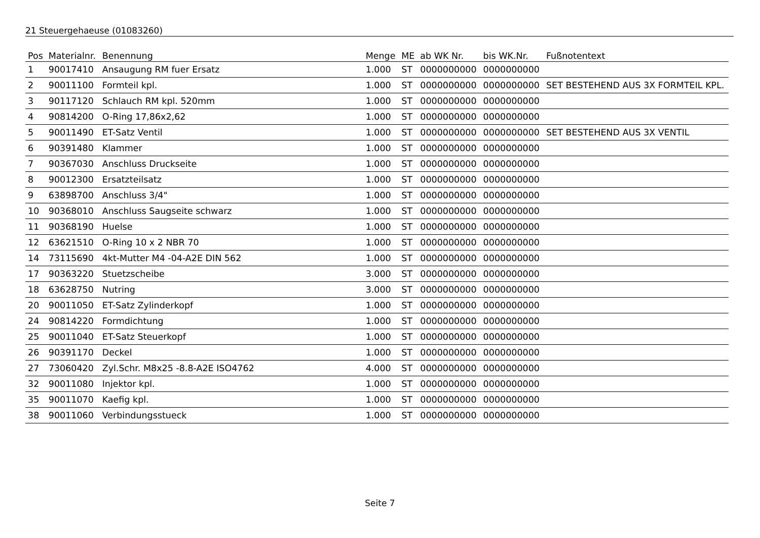21 Steuergehaeuse (01083260)
| Pos | Materialnr. | Benennung | Menge | ME | ab WK Nr. | bis WK.Nr. | Fußnotentext |
| --- | --- | --- | --- | --- | --- | --- | --- |
| 1 | 90017410 | Ansaugung RM fuer Ersatz | 1.000 | ST | 0000000000 | 0000000000 | |
| 2 | 90011100 | Formteil kpl. | 1.000 | ST | 0000000000 | 0000000000 | SET BESTEHEND AUS 3X FORMTEIL KPL. |
| 3 | 90117120 | Schlauch RM kpl. 520mm | 1.000 | ST | 0000000000 | 0000000000 | |
| 4 | 90814200 | O-Ring 17,86x2,62 | 1.000 | ST | 0000000000 | 0000000000 | |
| 5 | 90011490 | ET-Satz Ventil | 1.000 | ST | 0000000000 | 0000000000 | SET BESTEHEND AUS 3X VENTIL |
| 6 | 90391480 | Klammer | 1.000 | ST | 0000000000 | 0000000000 | |
| 7 | 90367030 | Anschluss Druckseite | 1.000 | ST | 0000000000 | 0000000000 | |
| 8 | 90012300 | Ersatzteilsatz | 1.000 | ST | 0000000000 | 0000000000 | |
| 9 | 63898700 | Anschluss 3/4" | 1.000 | ST | 0000000000 | 0000000000 | |
| 10 | 90368010 | Anschluss Saugseite schwarz | 1.000 | ST | 0000000000 | 0000000000 | |
| 11 | 90368190 | Huelse | 1.000 | ST | 0000000000 | 0000000000 | |
| 12 | 63621510 | O-Ring 10 x 2 NBR 70 | 1.000 | ST | 0000000000 | 0000000000 | |
| 14 | 73115690 | 4kt-Mutter M4 -04-A2E DIN 562 | 1.000 | ST | 0000000000 | 0000000000 | |
| 17 | 90363220 | Stuetzscheibe | 3.000 | ST | 0000000000 | 0000000000 | |
| 18 | 63628750 | Nutring | 3.000 | ST | 0000000000 | 0000000000 | |
| 20 | 90011050 | ET-Satz Zylinderkopf | 1.000 | ST | 0000000000 | 0000000000 | |
| 24 | 90814220 | Formdichtung | 1.000 | ST | 0000000000 | 0000000000 | |
| 25 | 90011040 | ET-Satz Steuerkopf | 1.000 | ST | 0000000000 | 0000000000 | |
| 26 | 90391170 | Deckel | 1.000 | ST | 0000000000 | 0000000000 | |
| 27 | 73060420 | Zyl.Schr. M8x25 -8.8-A2E ISO4762 | 4.000 | ST | 0000000000 | 0000000000 | |
| 32 | 90011080 | Injektor kpl. | 1.000 | ST | 0000000000 | 0000000000 | |
| 35 | 90011070 | Kaefig kpl. | 1.000 | ST | 0000000000 | 0000000000 | |
| 38 | 90011060 | Verbindungsstueck | 1.000 | ST | 0000000000 | 0000000000 | |
Seite 7